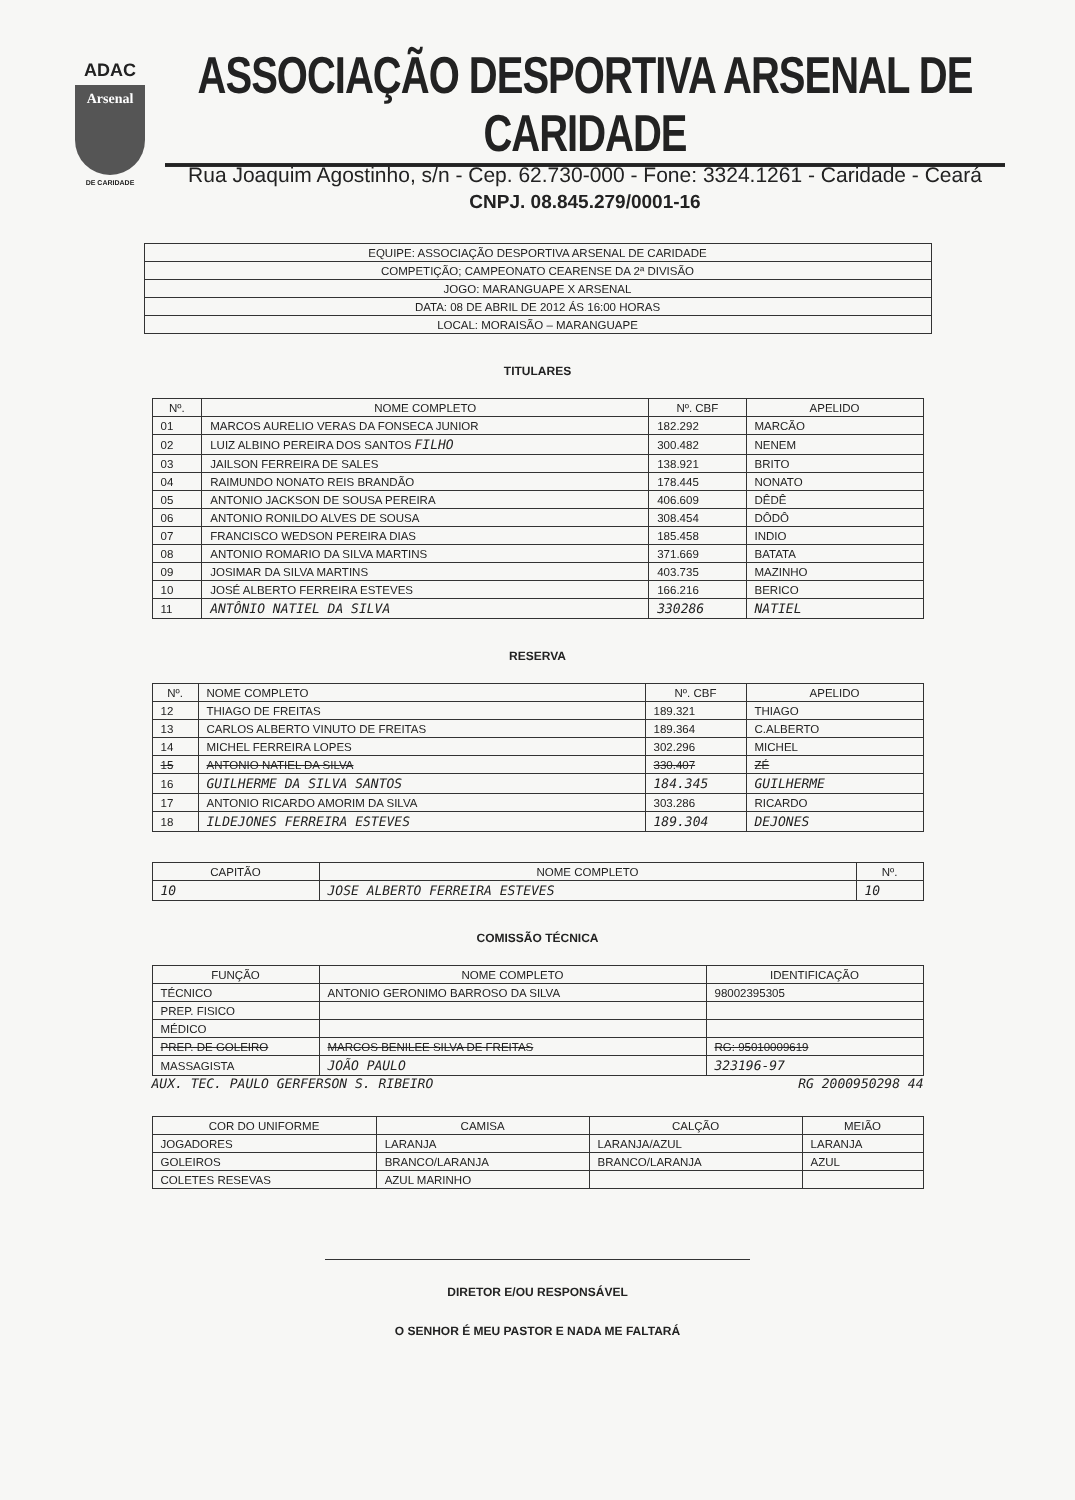ADAC
Arsenal
DE CARIDADE
ASSOCIAÇÃO DESPORTIVA ARSENAL DE CARIDADE
Rua Joaquim Agostinho, s/n - Cep. 62.730-000 - Fone: 3324.1261 - Caridade - Ceará
CNPJ. 08.845.279/0001-16
| EQUIPE: ASSOCIAÇÃO DESPORTIVA ARSENAL DE CARIDADE |
| COMPETIÇÃO; CAMPEONATO CEARENSE DA 2ª DIVISÃO |
| JOGO: MARANGUAPE X ARSENAL |
| DATA: 08 DE ABRIL DE 2012 ÁS 16:00 HORAS |
| LOCAL: MORAISÃO – MARANGUAPE |
TITULARES
| Nº. | NOME COMPLETO | Nº. CBF | APELIDO |
| --- | --- | --- | --- |
| 01 | MARCOS AURELIO VERAS DA FONSECA JUNIOR | 182.292 | MARCÃO |
| 02 | LUIZ ALBINO PEREIRA DOS SANTOS FILHO | 300.482 | NENEM |
| 03 | JAILSON FERREIRA DE SALES | 138.921 | BRITO |
| 04 | RAIMUNDO NONATO REIS BRANDÃO | 178.445 | NONATO |
| 05 | ANTONIO JACKSON DE SOUSA PEREIRA | 406.609 | DÊDÊ |
| 06 | ANTONIO RONILDO ALVES DE SOUSA | 308.454 | DÔDÔ |
| 07 | FRANCISCO WEDSON PEREIRA DIAS | 185.458 | INDIO |
| 08 | ANTONIO ROMARIO DA SILVA MARTINS | 371.669 | BATATA |
| 09 | JOSIMAR DA SILVA MARTINS | 403.735 | MAZINHO |
| 10 | JOSÉ ALBERTO FERREIRA ESTEVES | 166.216 | BERICO |
| 11 | ANTÔNIO NATIEL DA SILVA | 330286 | NATIEL |
RESERVA
| Nº. | NOME COMPLETO | Nº. CBF | APELIDO |
| --- | --- | --- | --- |
| 12 | THIAGO DE FREITAS | 189.321 | THIAGO |
| 13 | CARLOS ALBERTO VINUTO DE FREITAS | 189.364 | C.ALBERTO |
| 14 | MICHEL FERREIRA LOPES | 302.296 | MICHEL |
| 15 | ANTONIO NATIEL DA SILVA | 330.407 | ZÉ |
| 16 | GUILHERME DA SILVA SANTOS | 184.345 | GUILHERME |
| 17 | ANTONIO RICARDO AMORIM DA SILVA | 303.286 | RICARDO |
| 18 | ILDEJONES FERREIRA ESTEVES | 189.304 | DEJONES |
| CAPITÃO | NOME COMPLETO | Nº. |
| --- | --- | --- |
| 10 | JOSE ALBERTO FERREIRA ESTEVES | 10 |
COMISSÃO TÉCNICA
| FUNÇÃO | NOME COMPLETO | IDENTIFICAÇÃO |
| --- | --- | --- |
| TÉCNICO | ANTONIO GERONIMO BARROSO DA SILVA | 98002395305 |
| PREP. FISICO | | |
| MÉDICO | | |
| PREP. DE GOLEIRO | MARCOS BENILEE SILVA DE FREITAS | RG: 95010009619 |
| MASSAGISTA | JOÃO PAULO | 323196-97 |
AUX. TEC. PAULO GERFERSON S. RIBEIRO RG 2000950298 44
| COR DO UNIFORME | CAMISA | CALÇÃO | MEIÃO |
| --- | --- | --- | --- |
| JOGADORES | LARANJA | LARANJA/AZUL | LARANJA |
| GOLEIROS | BRANCO/LARANJA | BRANCO/LARANJA | AZUL |
| COLETES RESEVAS | AZUL MARINHO | | |
DIRETOR E/OU RESPONSÁVEL
O SENHOR É MEU PASTOR E NADA ME FALTARÁ